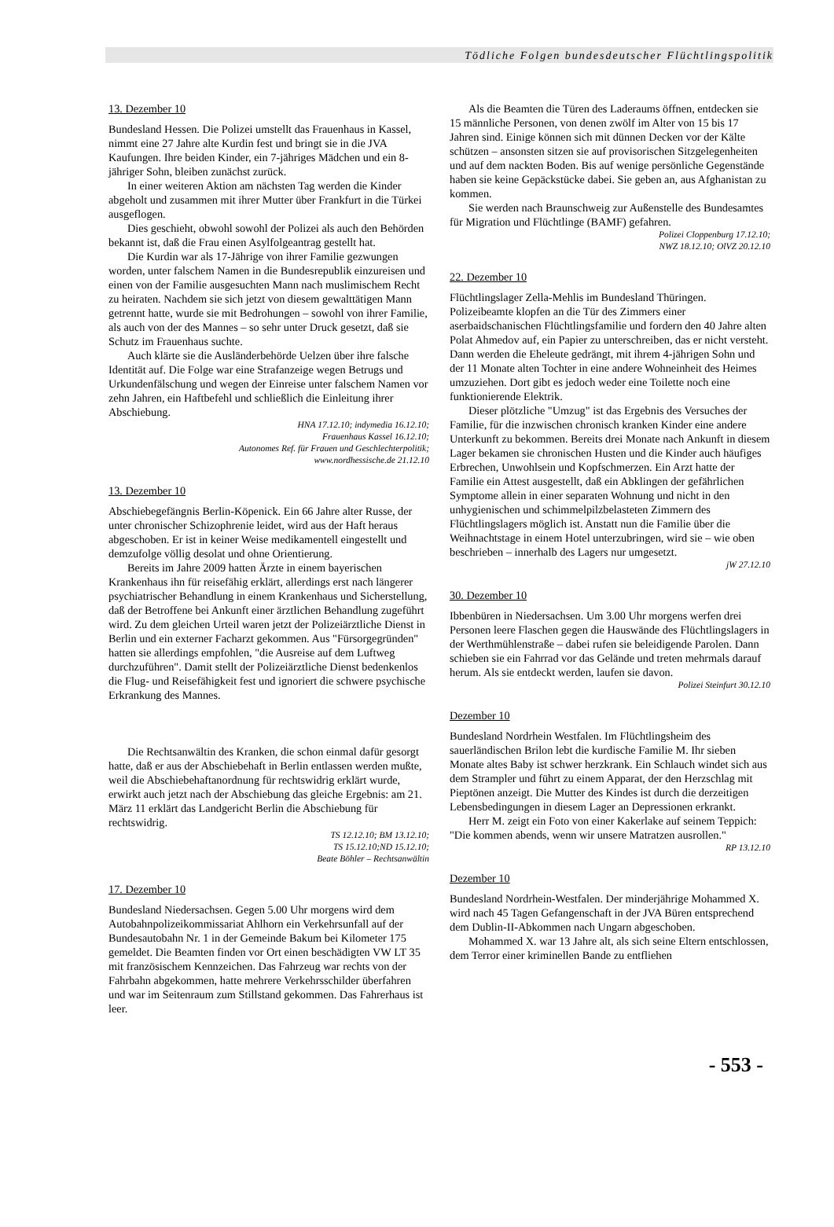Tödliche Folgen bundesdeutscher Flüchtlingspolitik
13. Dezember 10
Bundesland Hessen. Die Polizei umstellt das Frauenhaus in Kassel, nimmt eine 27 Jahre alte Kurdin fest und bringt sie in die JVA Kaufungen. Ihre beiden Kinder, ein 7-jähriges Mädchen und ein 8-jähriger Sohn, bleiben zunächst zurück.
In einer weiteren Aktion am nächsten Tag werden die Kinder abgeholt und zusammen mit ihrer Mutter über Frankfurt in die Türkei ausgeflogen.
Dies geschieht, obwohl sowohl der Polizei als auch den Behörden bekannt ist, daß die Frau einen Asylfolgeantrag gestellt hat.
Die Kurdin war als 17-Jährige von ihrer Familie gezwungen worden, unter falschem Namen in die Bundesrepublik einzureisen und einen von der Familie ausgesuchten Mann nach muslimischem Recht zu heiraten. Nachdem sie sich jetzt von diesem gewalttätigen Mann getrennt hatte, wurde sie mit Bedrohungen – sowohl von ihrer Familie, als auch von der des Mannes – so sehr unter Druck gesetzt, daß sie Schutz im Frauenhaus suchte.
Auch klärte sie die Ausländerbehörde Uelzen über ihre falsche Identität auf. Die Folge war eine Strafanzeige wegen Betrugs und Urkundenfälschung und wegen der Einreise unter falschem Namen vor zehn Jahren, ein Haftbefehl und schließlich die Einleitung ihrer Abschiebung.
HNA 17.12.10; indymedia 16.12.10;
Frauenhaus Kassel 16.12.10;
Autonomes Ref. für Frauen und Geschlechterpolitik;
www.nordhessische.de 21.12.10
13. Dezember 10
Abschiebegefängnis Berlin-Köpenick. Ein 66 Jahre alter Russe, der unter chronischer Schizophrenie leidet, wird aus der Haft heraus abgeschoben. Er ist in keiner Weise medikamentell eingestellt und demzufolge völlig desolat und ohne Orientierung.
Bereits im Jahre 2009 hatten Ärzte in einem bayerischen Krankenhaus ihn für reisefähig erklärt, allerdings erst nach längerer psychiatrischer Behandlung in einem Krankenhaus und Sicherstellung, daß der Betroffene bei Ankunft einer ärztlichen Behandlung zugeführt wird. Zu dem gleichen Urteil waren jetzt der Polizeiärztliche Dienst in Berlin und ein externer Facharzt gekommen. Aus "Fürsorgegründen" hatten sie allerdings empfohlen, "die Ausreise auf dem Luftweg durchzuführen". Damit stellt der Polizeiärztliche Dienst bedenkenlos die Flug- und Reisefähigkeit fest und ignoriert die schwere psychische Erkrankung des Mannes.
Die Rechtsanwältin des Kranken, die schon einmal dafür gesorgt hatte, daß er aus der Abschiebehaft in Berlin entlassen werden mußte, weil die Abschiebehaftanordnung für rechtswidrig erklärt wurde, erwirkt auch jetzt nach der Abschiebung das gleiche Ergebnis: am 21. März 11 erklärt das Landgericht Berlin die Abschiebung für rechtswidrig.
TS 12.12.10; BM 13.12.10;
TS 15.12.10;ND 15.12.10;
Beate Böhler – Rechtsanwältin
17. Dezember 10
Bundesland Niedersachsen. Gegen 5.00 Uhr morgens wird dem Autobahnpolizeikommissariat Ahlhorn ein Verkehrsunfall auf der Bundesautobahn Nr. 1 in der Gemeinde Bakum bei Kilometer 175 gemeldet. Die Beamten finden vor Ort einen beschädigten VW LT 35 mit französischem Kennzeichen. Das Fahrzeug war rechts von der Fahrbahn abgekommen, hatte mehrere Verkehrsschilder überfahren und war im Seitenraum zum Stillstand gekommen. Das Fahrerhaus ist leer.
Als die Beamten die Türen des Laderaums öffnen, entdecken sie 15 männliche Personen, von denen zwölf im Alter von 15 bis 17 Jahren sind. Einige können sich mit dünnen Decken vor der Kälte schützen – ansonsten sitzen sie auf provisorischen Sitzgelegenheiten und auf dem nackten Boden. Bis auf wenige persönliche Gegenstände haben sie keine Gepäckstücke dabei. Sie geben an, aus Afghanistan zu kommen.
Sie werden nach Braunschweig zur Außenstelle des Bundesamtes für Migration und Flüchtlinge (BAMF) gefahren.
Polizei Cloppenburg 17.12.10;
NWZ 18.12.10; OlVZ 20.12.10
22. Dezember 10
Flüchtlingslager Zella-Mehlis im Bundesland Thüringen. Polizeibeamte klopfen an die Tür des Zimmers einer aserbaidschanischen Flüchtlingsfamilie und fordern den 40 Jahre alten Polat Ahmedov auf, ein Papier zu unterschreiben, das er nicht versteht. Dann werden die Eheleute gedrängt, mit ihrem 4-jährigen Sohn und der 11 Monate alten Tochter in eine andere Wohneinheit des Heimes umzuziehen. Dort gibt es jedoch weder eine Toilette noch eine funktionierende Elektrik.
Dieser plötzliche "Umzug" ist das Ergebnis des Versuches der Familie, für die inzwischen chronisch kranken Kinder eine andere Unterkunft zu bekommen. Bereits drei Monate nach Ankunft in diesem Lager bekamen sie chronischen Husten und die Kinder auch häufiges Erbrechen, Unwohlsein und Kopfschmerzen. Ein Arzt hatte der Familie ein Attest ausgestellt, daß ein Abklingen der gefährlichen Symptome allein in einer separaten Wohnung und nicht in den unhygienischen und schimmelpilzbelasteten Zimmern des Flüchtlingslagers möglich ist. Anstatt nun die Familie über die Weihnachtstage in einem Hotel unterzubringen, wird sie – wie oben beschrieben – innerhalb des Lagers nur umgesetzt.
jW 27.12.10
30. Dezember 10
Ibbenbüren in Niedersachsen. Um 3.00 Uhr morgens werfen drei Personen leere Flaschen gegen die Hauswände des Flüchtlingslagers in der Werthmühlenstraße – dabei rufen sie beleidigende Parolen. Dann schieben sie ein Fahrrad vor das Gelände und treten mehrmals darauf herum. Als sie entdeckt werden, laufen sie davon.
Polizei Steinfurt 30.12.10
Dezember 10
Bundesland Nordrhein Westfalen. Im Flüchtlingsheim des sauerländischen Brilon lebt die kurdische Familie M. Ihr sieben Monate altes Baby ist schwer herzkrank. Ein Schlauch windet sich aus dem Strampler und führt zu einem Apparat, der den Herzschlag mit Pieptönen anzeigt. Die Mutter des Kindes ist durch die derzeitigen Lebensbedingungen in diesem Lager an Depressionen erkrankt.
Herr M. zeigt ein Foto von einer Kakerlake auf seinem Teppich: "Die kommen abends, wenn wir unsere Matratzen ausrollen."
RP 13.12.10
Dezember 10
Bundesland Nordrhein-Westfalen. Der minderjährige Mohammed X. wird nach 45 Tagen Gefangenschaft in der JVA Büren entsprechend dem Dublin-II-Abkommen nach Ungarn abgeschoben.
Mohammed X. war 13 Jahre alt, als sich seine Eltern entschlossen, dem Terror einer kriminellen Bande zu entfliehen
- 553 -